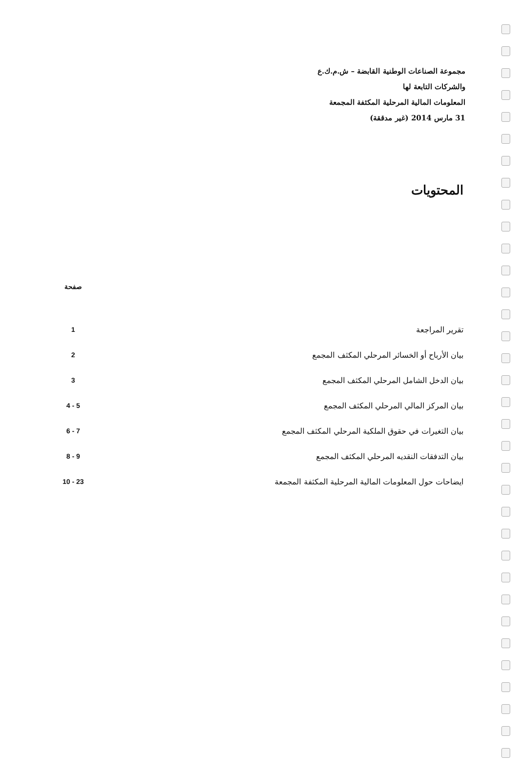مجموعة الصناعات الوطنية القابضة – ش.م.ك.ع
والشركات التابعة لها
المعلومات المالية المرحلية المكثفة المجمعة
31 مارس 2014 (غير مدققة)
المحتويات
| | صفحة |
| --- | --- |
| تقرير المراجعة | 1 |
| بيان الأرباح أو الخسائر المرحلي المكثف المجمع | 2 |
| بيان الدخل الشامل المرحلي المكثف المجمع | 3 |
| بيان المركز المالي المرحلي المكثف المجمع | 5 - 4 |
| بيان التغيرات في حقوق الملكية المرحلي المكثف المجمع | 7 - 6 |
| بيان التدفقات النقديه المرحلي المكثف المجمع | 9 - 8 |
| ايضاحات حول المعلومات المالية المرحلية المكثفة المجمعة | 23 - 10 |